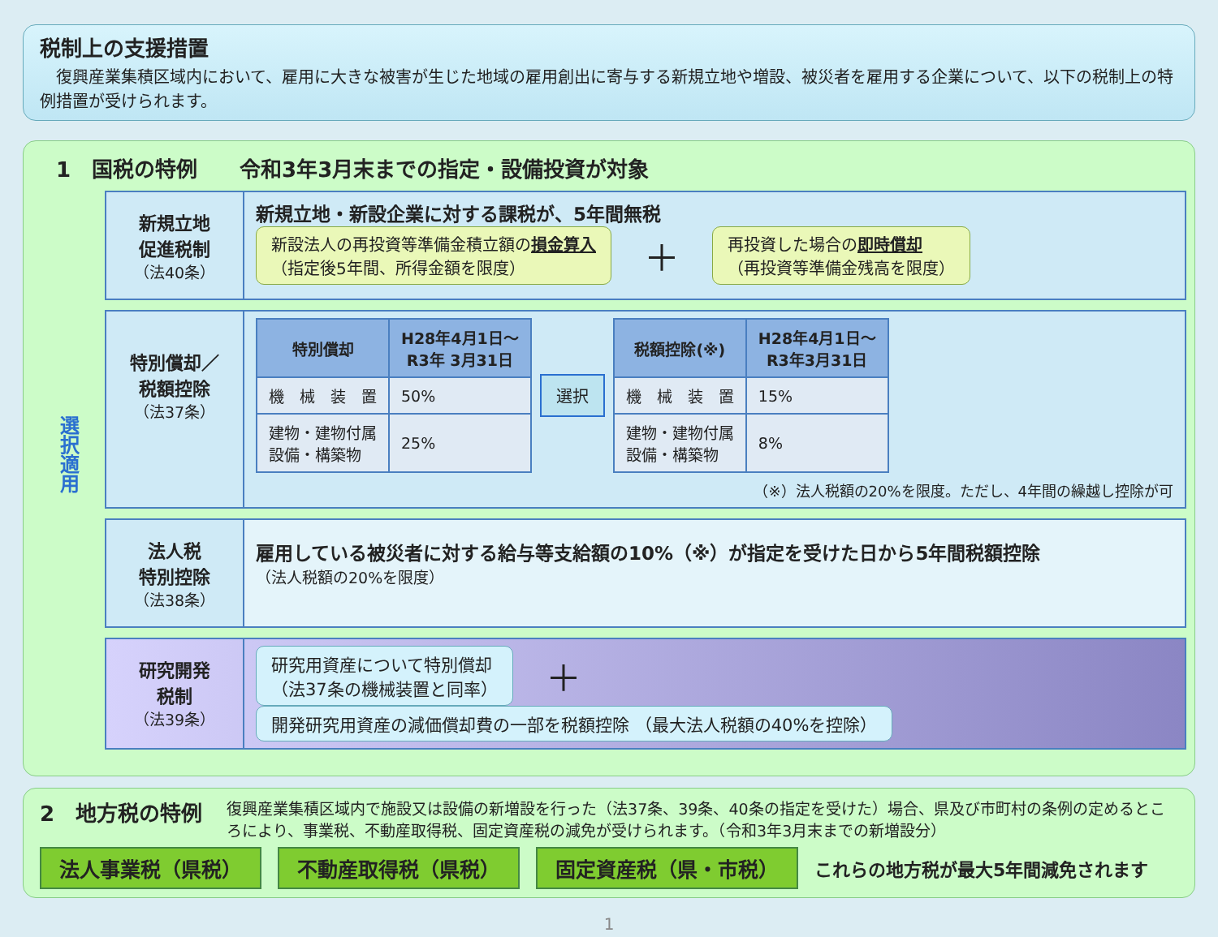税制上の支援措置
　復興産業集積区域内において、雇用に大きな被害が生じた地域の雇用創出に寄与する新規立地や増設、被災者を雇用する企業について、以下の税制上の特例措置が受けられます。
選択適用
1　国税の特例　　令和3年3月末までの指定・設備投資が対象
新規立地
促進税制
（法40条）
新規立地・新設企業に対する課税が、5年間無税
新設法人の再投資等準備金積立額の損金算入
（指定後5年間、所得金額を限度）
＋
再投資した場合の即時償却
（再投資等準備金残高を限度）
特別償却／
税額控除
（法37条）
| 特別償却 | H28年4月1日～ R3年 3月31日 |
| --- | --- |
| 機 械 装 置 | 50% |
| 建物・建物付属 設備・構築物 | 25% |
選択
| 税額控除(※) | H28年4月1日～ R3年3月31日 |
| --- | --- |
| 機 械 装 置 | 15% |
| 建物・建物付属 設備・構築物 | 8% |
（※）法人税額の20%を限度。ただし、4年間の繰越し控除が可
法人税
特別控除
（法38条）
雇用している被災者に対する給与等支給額の10%（※）が指定を受けた日から5年間税額控除
（法人税額の20%を限度）
研究開発
税制
（法39条）
研究用資産について特別償却
（法37条の機械装置と同率）
＋
開発研究用資産の減価償却費の一部を税額控除 （最大法人税額の40%を控除）
2　地方税の特例 復興産業集積区域内で施設又は設備の新増設を行った（法37条、39条、40条の指定を受けた）場合、県及び市町村の条例の定めるところにより、事業税、不動産取得税、固定資産税の減免が受けられます。（令和3年3月末までの新増設分）
法人事業税（県税） 不動産取得税（県税） 固定資産税（県・市税） これらの地方税が最大5年間減免されます
1